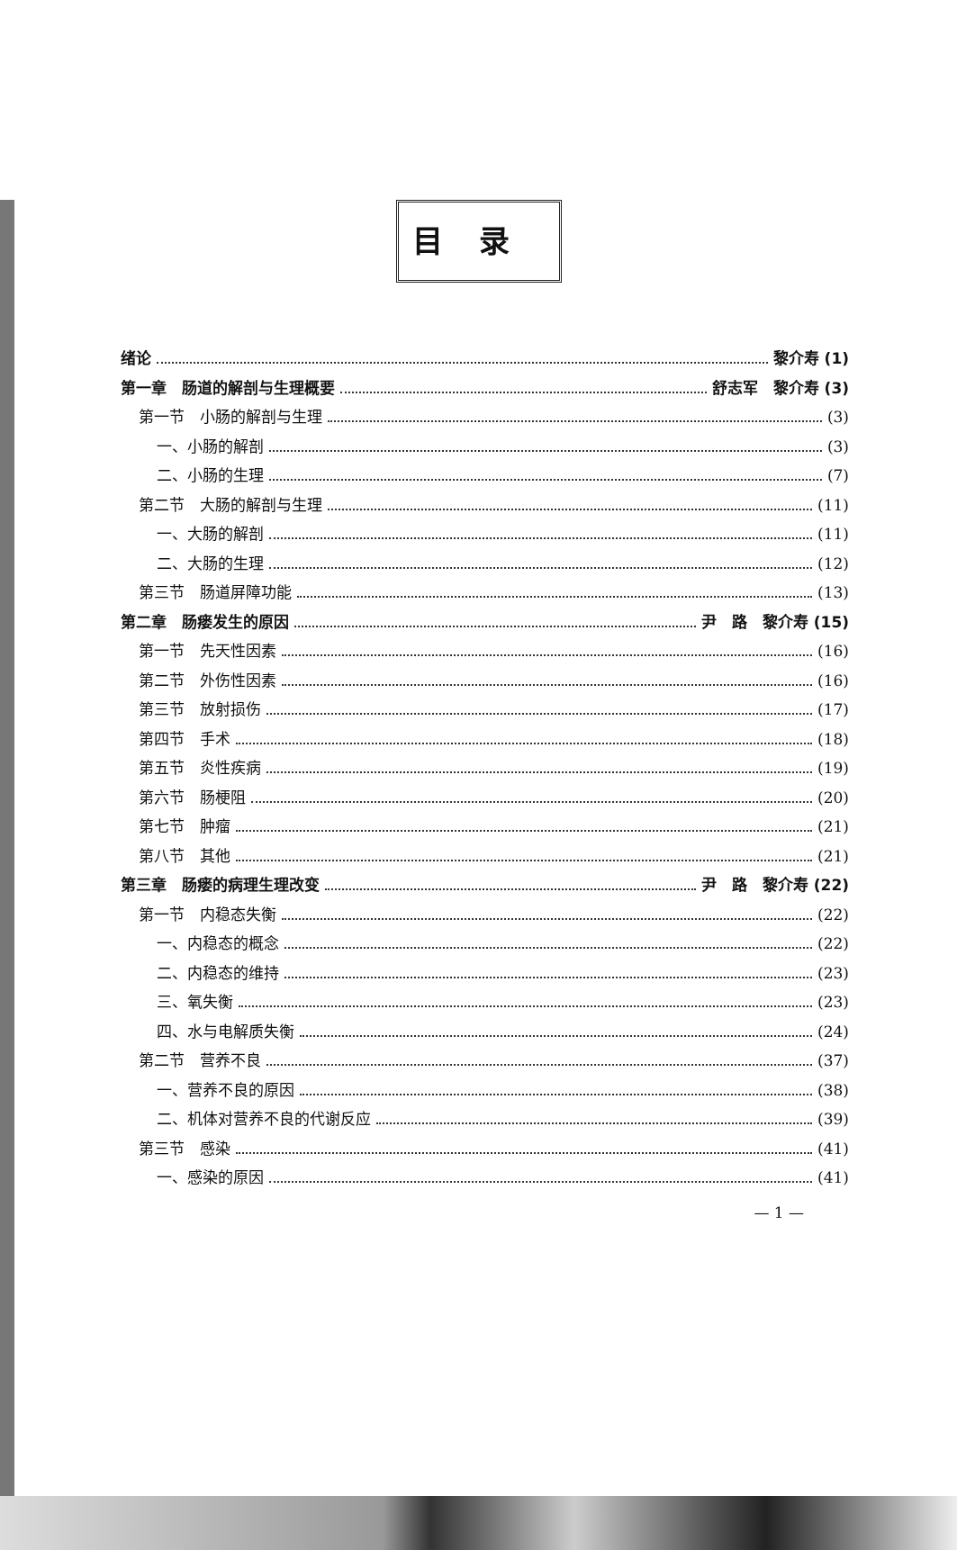目录
绪论 黎介寿 (1)
第一章　肠道的解剖与生理概要 舒志军　黎介寿 (3)
第一节　小肠的解剖与生理 (3)
一、小肠的解剖 (3)
二、小肠的生理 (7)
第二节　大肠的解剖与生理 (11)
一、大肠的解剖 (11)
二、大肠的生理 (12)
第三节　肠道屏障功能 (13)
第二章　肠瘘发生的原因 尹　路　黎介寿 (15)
第一节　先天性因素 (16)
第二节　外伤性因素 (16)
第三节　放射损伤 (17)
第四节　手术 (18)
第五节　炎性疾病 (19)
第六节　肠梗阻 (20)
第七节　肿瘤 (21)
第八节　其他 (21)
第三章　肠瘘的病理生理改变 尹　路　黎介寿 (22)
第一节　内稳态失衡 (22)
一、内稳态的概念 (22)
二、内稳态的维持 (23)
三、氧失衡 (23)
四、水与电解质失衡 (24)
第二节　营养不良 (37)
一、营养不良的原因 (38)
二、机体对营养不良的代谢反应 (39)
第三节　感染 (41)
一、感染的原因 (41)
— 1 —